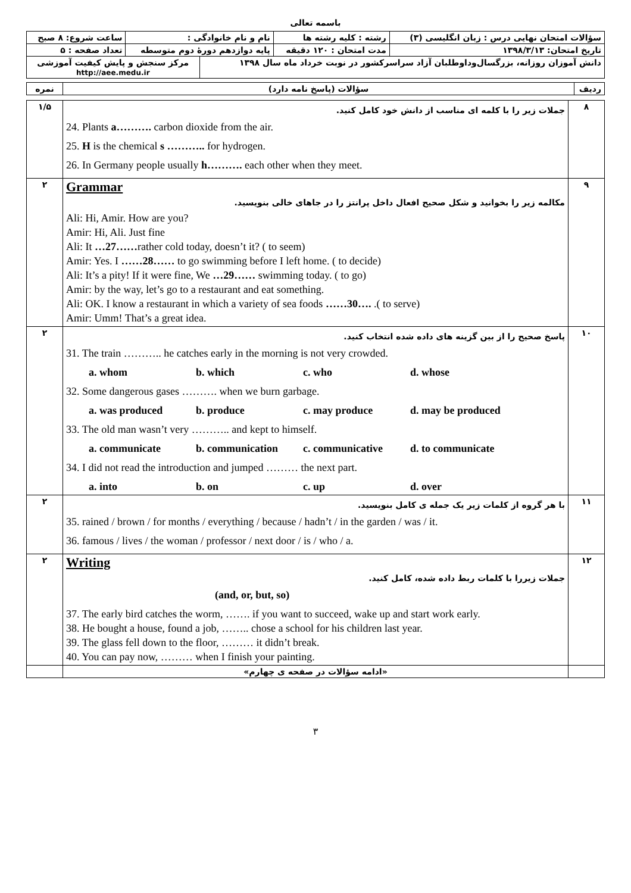باسمه تعالی
| سؤالات امتحان نهایی درس : زبان انگلیسی (۳) | رشته : کلیه رشته ها | نام و نام خانوادگی : | | ساعت شروع: ۸ صبح |
| تاریخ امتحان: ۱۳۹۸/۳/۱۳ | مدت امتحان : ۱۲۰ دقیقه | پایه دوازدهم دورهٔ دوم متوسطه | | تعداد صفحه : ۵ |
| دانش آموزان روزانه، بزرگسال‌وداوطلبان آزاد سراسرکشور در نوبت خرداد ماه سال ۱۳۹۸ | | | مرکز سنجش و پایش کیفیت آموزشی http://aee.medu.ir | |
| ردیف | سؤالات (پاسخ نامه دارد) | نمره |
| ۸ | جملات زیر را با کلمه ای مناسب از دانش خود کامل کنید. 24. Plants a………. carbon dioxide from the air. 25. H is the chemical s ……….. for hydrogen. 26. In Germany people usually h………. each other when they meet. | ۱/۵ |
| ۹ | Grammar مکالمه زیر را بخوانید و شکل صحیح افعال داخل پرانتز را در جاهای خالی بنویسید. Ali: Hi, Amir. How are you? Amir: Hi, Ali. Just fine Ali: It …27…… rather cold today, doesn’t it? ( to seem) Amir: Yes. I ……28…… to go swimming before I left home. ( to decide) Ali: It’s a pity! If it were fine, We …29…… swimming today. ( to go) Amir: by the way, let’s go to a restaurant and eat something. Ali: OK. I know a restaurant in which a variety of sea foods ……30…. .( to serve) Amir: Umm! That’s a great idea. | ۲ |
| ۱۰ | پاسخ صحیح را از بین گزینه های داده شده انتخاب کنید. 31. The train ……….. he catches early in the morning is not very crowded. a. whom b. which c. who d. whose 32. Some dangerous gases ………. when we burn garbage. a. was produced b. produce c. may produce d. may be produced 33. The old man wasn’t very ……….. and kept to himself. a. communicate b. communication c. communicative d. to communicate 34. I did not read the introduction and jumped ……… the next part. a. into b. on c. up d. over | ۲ |
| ۱۱ | با هر گروه از کلمات زیر یک جمله ی کامل بنویسید. 35. rained / brown / for months / everything / because / hadn’t / in the garden / was / it. 36. famous / lives / the woman / professor / next door / is / who / a. | ۲ |
| ۱۲ | Writing جملات زیررا با کلمات ربط داده شده، کامل کنید. (and, or, but, so) 37. The early bird catches the worm, ……. if you want to succeed, wake up and start work early. 38. He bought a house, found a job, …….. chose a school for his children last year. 39. The glass fell down to the floor, ……… it didn’t break. 40. You can pay now, ……… when I finish your painting. | ۲ |
| | «ادامه سؤالات در صفحه ی چهارم» | |
۳